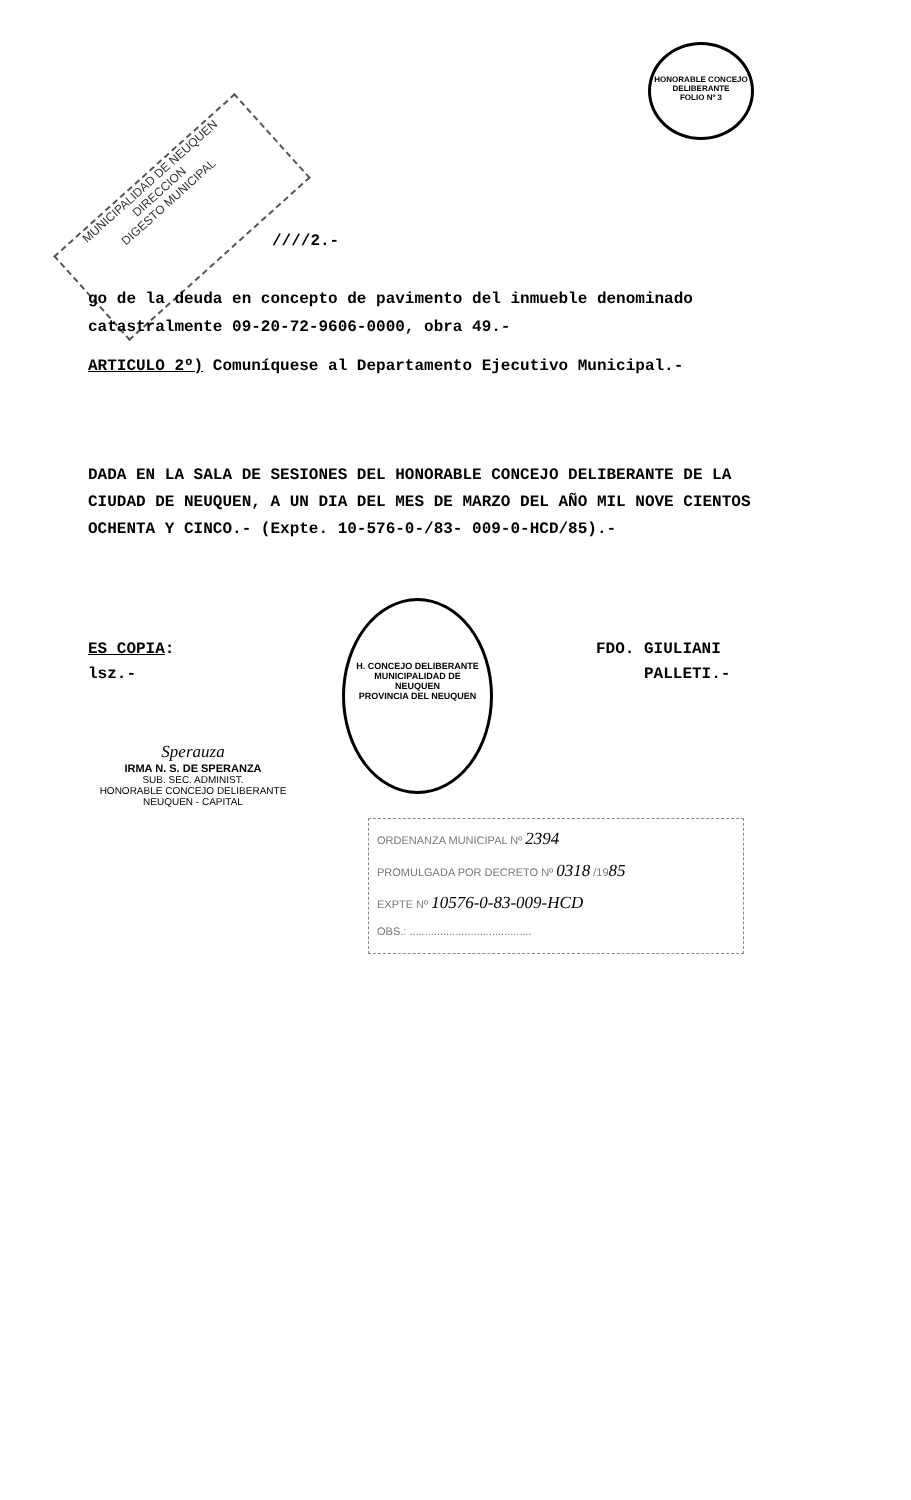HONORABLE CONCEJO DELIBERANTE
FOLIO Nº 3
MUNICIPALIDAD DE NEUQUEN
DIRECCION
DIGESTO MUNICIPAL
////2.-
go de la deuda en concepto de pavimento del inmueble denominado catastralmente 09-20-72-9606-0000, obra 49.-
ARTICULO 2º) Comuníquese al Departamento Ejecutivo Municipal.-
DADA EN LA SALA DE SESIONES DEL HONORABLE CONCEJO DELIBERANTE DE LA CIUDAD DE NEUQUEN, A UN DIA DEL MES DE MARZO DEL AÑO MIL NOVE CIENTOS OCHENTA Y CINCO.- (Expte. 10-576-0-/83- 009-0-HCD/85).-
ES COPIA:
lsz.-
FDO. GIULIANI
PALLETI.-
H. CONCEJO DELIBERANTE
MUNICIPALIDAD DE NEUQUEN
PROVINCIA DEL NEUQUEN
Sperauza
IRMA N. S. DE SPERANZA
SUB. SEC. ADMINIST.
HONORABLE CONCEJO DELIBERANTE
NEUQUEN - CAPITAL
ORDENANZA MUNICIPAL Nº 2394
PROMULGADA POR DECRETO Nº 0318 /1985
EXPTE Nº 10576-0-83-009-HCD
OBS.: ........................................